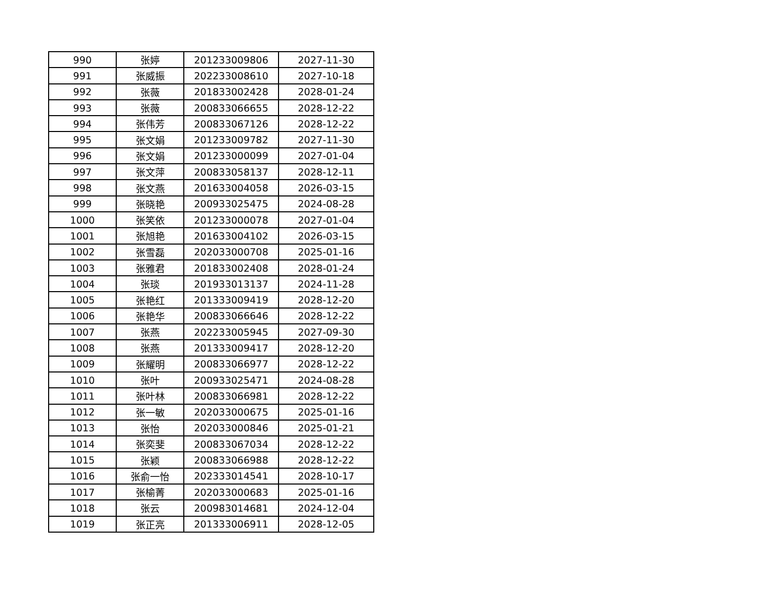| 990 | 张婷 | 201233009806 | 2027-11-30 |
| 991 | 张威振 | 202233008610 | 2027-10-18 |
| 992 | 张薇 | 201833002428 | 2028-01-24 |
| 993 | 张薇 | 200833066655 | 2028-12-22 |
| 994 | 张伟芳 | 200833067126 | 2028-12-22 |
| 995 | 张文娟 | 201233009782 | 2027-11-30 |
| 996 | 张文娟 | 201233000099 | 2027-01-04 |
| 997 | 张文萍 | 200833058137 | 2028-12-11 |
| 998 | 张文燕 | 201633004058 | 2026-03-15 |
| 999 | 张晓艳 | 200933025475 | 2024-08-28 |
| 1000 | 张笑依 | 201233000078 | 2027-01-04 |
| 1001 | 张旭艳 | 201633004102 | 2026-03-15 |
| 1002 | 张雪磊 | 202033000708 | 2025-01-16 |
| 1003 | 张雅君 | 201833002408 | 2028-01-24 |
| 1004 | 张琰 | 201933013137 | 2024-11-28 |
| 1005 | 张艳红 | 201333009419 | 2028-12-20 |
| 1006 | 张艳华 | 200833066646 | 2028-12-22 |
| 1007 | 张燕 | 202233005945 | 2027-09-30 |
| 1008 | 张燕 | 201333009417 | 2028-12-20 |
| 1009 | 张耀明 | 200833066977 | 2028-12-22 |
| 1010 | 张叶 | 200933025471 | 2024-08-28 |
| 1011 | 张叶林 | 200833066981 | 2028-12-22 |
| 1012 | 张一敏 | 202033000675 | 2025-01-16 |
| 1013 | 张怡 | 202033000846 | 2025-01-21 |
| 1014 | 张奕斐 | 200833067034 | 2028-12-22 |
| 1015 | 张颖 | 200833066988 | 2028-12-22 |
| 1016 | 张俞一怡 | 202333014541 | 2028-10-17 |
| 1017 | 张榆菁 | 202033000683 | 2025-01-16 |
| 1018 | 张云 | 200983014681 | 2024-12-04 |
| 1019 | 张正亮 | 201333006911 | 2028-12-05 |